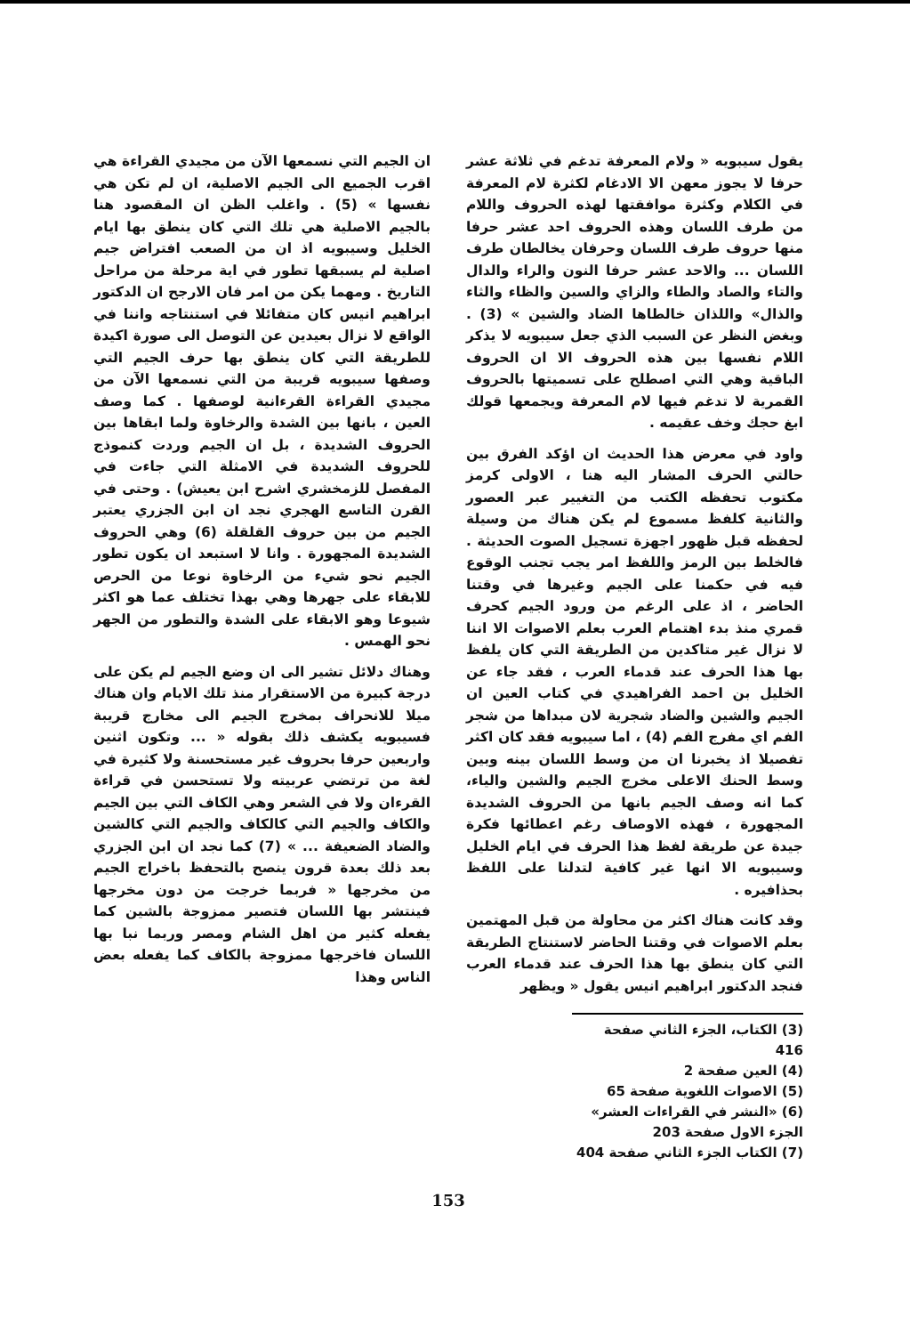يقول سيبويه « ولام المعرفة تدغم في ثلاثة عشر حرفا لا يجوز معهن الا الادغام لكثرة لام المعرفة في الكلام وكثرة موافقتها لهذه الحروف واللام من طرف اللسان وهذه الحروف احد عشر حرفا منها حروف طرف اللسان وحرفان يخالطان طرف اللسان ... والاحد عشر حرفا النون والراء والدال والتاء والصاد والطاء والزاي والسين والظاء والثاء والذال» واللذان خالطاها الضاد والشين » (3) . وبغض النظر عن السبب الذي جعل سيبويه لا يذكر اللام نفسها بين هذه الحروف الا ان الحروف الباقية وهي التي اصطلح على تسميتها بالحروف القمرية لا تدغم فيها لام المعرفة ويجمعها قولك ابغ حجك وخف عقيمه .
واود في معرض هذا الحديث ان اؤكد الفرق بين حالتي الحرف المشار اليه هنا ، الاولى كرمز مكتوب تحفظه الكتب من التغيير عبر العصور والثانية كلفظ مسموع لم يكن هناك من وسيلة لحفظه قبل ظهور اجهزة تسجيل الصوت الحديثة . فالخلط بين الرمز واللفظ امر يجب تجنب الوقوع فيه في حكمنا على الجيم وغيرها في وقتنا الحاضر ، اذ على الرغم من ورود الجيم كحرف قمري منذ بدء اهتمام العرب بعلم الاصوات الا اننا لا نزال غير متاكدين من الطريقة التي كان يلفظ بها هذا الحرف عند قدماء العرب ، فقد جاء عن الخليل بن احمد الفراهيدي في كتاب العين ان الجيم والشين والضاد شجرية لان مبداها من شجر الفم اي مفرج الفم (4) ، اما سيبويه فقد كان اكثر تفصيلا اذ يخبرنا ان من وسط اللسان بينه وبين وسط الحنك الاعلى مخرج الجيم والشين والياء، كما انه وصف الجيم بانها من الحروف الشديدة المجهورة ، فهذه الاوصاف رغم اعطائها فكرة جيدة عن طريقة لفظ هذا الحرف في ايام الخليل وسيبويه الا انها غير كافية لتدلنا على اللفظ بحذافيره .
وقد كانت هناك اكثر من محاولة من قبل المهتمين بعلم الاصوات في وقتنا الحاضر لاستنتاج الطريقة التي كان ينطق بها هذا الحرف عند قدماء العرب فنجد الدكتور ابراهيم انيس يقول « ويظهر
ان الجيم التي نسمعها الآن من مجيدي القراءة هي اقرب الجميع الى الجيم الاصلية، ان لم تكن هي نفسها » (5) . واغلب الظن ان المقصود هنا بالجيم الاصلية هي تلك التي كان ينطق بها ايام الخليل وسيبويه اذ ان من الصعب افتراض جيم اصلية لم يسبقها تطور في اية مرحلة من مراحل التاريخ . ومهما يكن من امر فان الارجح ان الدكتور ابراهيم انيس كان متفائلا في استنتاجه واننا في الواقع لا نزال بعيدين عن التوصل الى صورة اكيدة للطريقة التي كان ينطق بها حرف الجيم التي وصفها سيبويه قريبة من التي نسمعها الآن من مجيدي القراءة القرءانية لوصفها . كما وصف العين ، بانها بين الشدة والرخاوة ولما ابقاها بين الحروف الشديدة ، بل ان الجيم وردت كنموذج للحروف الشديدة في الامثلة التي جاءت في المفصل للزمخشري اشرح ابن يعيش) . وحتى في القرن التاسع الهجري نجد ان ابن الجزري يعتبر الجيم من بين حروف القلقلة (6) وهي الحروف الشديدة المجهورة . وانا لا استبعد ان يكون تطور الجيم نحو شيء من الرخاوة نوعا من الحرص للابقاء على جهرها وهي بهذا تختلف عما هو اكثر شيوعا وهو الابقاء على الشدة والتطور من الجهر نحو الهمس .
وهناك دلائل تشير الى ان وضع الجيم لم يكن على درجة كبيرة من الاستقرار منذ تلك الايام وان هناك ميلا للانحراف بمخرج الجيم الى مخارج قريبة فسيبويه يكشف ذلك بقوله « ... وتكون اثنين واربعين حرفا بحروف غير مستحسنة ولا كثيرة في لغة من ترتضي عربيته ولا تستحسن في قراءة القرءان ولا في الشعر وهي الكاف التي بين الجيم والكاف والجيم التي كالكاف والجيم التي كالشين والضاد الضعيفة ... » (7) كما نجد ان ابن الجزري بعد ذلك بعدة قرون ينصح بالتحفظ باخراج الجيم من مخرجها « فربما خرجت من دون مخرجها فينتشر بها اللسان فتصير ممزوجة بالشين كما يفعله كثير من اهل الشام ومصر وربما نبا بها اللسان فاخرجها ممزوجة بالكاف كما يفعله بعض الناس وهذا
(3) الكتاب، الجزء الثاني صفحة 416
(4) العين صفحة 2
(5) الاصوات اللغوية صفحة 65
(6) «النشر في القراءات العشر» الجزء الاول صفحة 203
(7) الكتاب الجزء الثاني صفحة 404
153